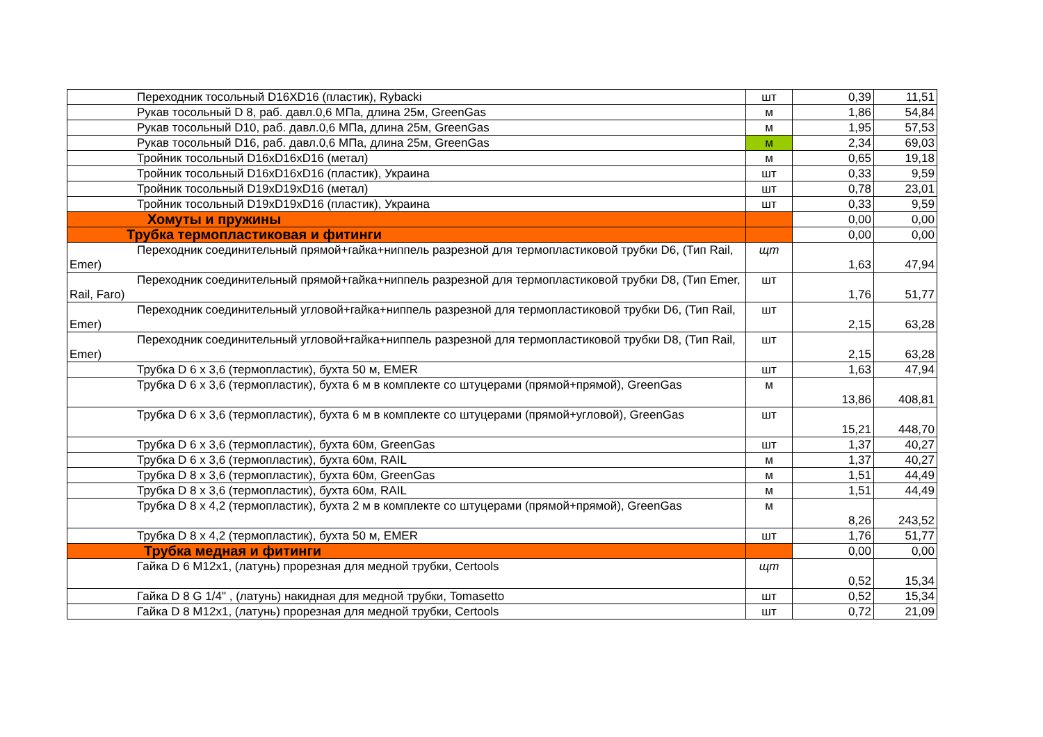| Переходник тосольный D16XD16 (пластик), Rybacki | шт | 0,39 | 11,51 |
| Рукав тосольный D 8, раб. давл.0,6 МПа, длина 25м, GreenGas | м | 1,86 | 54,84 |
| Рукав тосольный D10, раб. давл.0,6 МПа, длина 25м, GreenGas | м | 1,95 | 57,53 |
| Рукав тосольный D16, раб. давл.0,6 МПа, длина 25м, GreenGas | м | 2,34 | 69,03 |
| Тройник тосольный D16xD16xD16 (метал) | м | 0,65 | 19,18 |
| Тройник тосольный D16xD16xD16 (пластик), Украина | шт | 0,33 | 9,59 |
| Тройник тосольный D19xD19xD16 (метал) | шт | 0,78 | 23,01 |
| Тройник тосольный D19xD19xD16 (пластик), Украина | шт | 0,33 | 9,59 |
| Хомуты и пружины | | 0,00 | 0,00 |
| Трубка термопластиковая и фитинги | | 0,00 | 0,00 |
| Переходник соединительный прямой+гайка+ниппель разрезной для термопластиковой трубки D6, (Тип Rail, Emer) | щт | 1,63 | 47,94 |
| Переходник соединительный прямой+гайка+ниппель разрезной для термопластиковой трубки D8, (Тип Emer, Rail, Faro) | шт | 1,76 | 51,77 |
| Переходник соединительный угловой+гайка+ниппель разрезной для термопластиковой трубки D6, (Тип Rail, Emer) | шт | 2,15 | 63,28 |
| Переходник соединительный угловой+гайка+ниппель разрезной для термопластиковой трубки D8, (Тип Rail, Emer) | шт | 2,15 | 63,28 |
| Трубка D 6 x 3,6 (термопластик), бухта 50 м, EMER | шт | 1,63 | 47,94 |
| Трубка D 6 x 3,6 (термопластик), бухта 6 м в комплекте со штуцерами (прямой+прямой), GreenGas | м | 13,86 | 408,81 |
| Трубка D 6 x 3,6 (термопластик), бухта 6 м в комплекте со штуцерами (прямой+угловой), GreenGas | шт | 15,21 | 448,70 |
| Трубка D 6 x 3,6 (термопластик), бухта 60м, GreenGas | шт | 1,37 | 40,27 |
| Трубка D 6 x 3,6 (термопластик), бухта 60м, RAIL | м | 1,37 | 40,27 |
| Трубка D 8 x 3,6 (термопластик), бухта 60м, GreenGas | м | 1,51 | 44,49 |
| Трубка D 8 x 3,6 (термопластик), бухта 60м, RAIL | м | 1,51 | 44,49 |
| Трубка D 8 x 4,2 (термопластик), бухта 2 м в комплекте со штуцерами (прямой+прямой), GreenGas | м | 8,26 | 243,52 |
| Трубка D 8 x 4,2 (термопластик), бухта 50 м, EMER | шт | 1,76 | 51,77 |
| Трубка медная и фитинги | | 0,00 | 0,00 |
| Гайка D 6 M12x1, (латунь) прорезная для медной трубки, Certools | щт | 0,52 | 15,34 |
| Гайка D 8 G 1/4" , (латунь) накидная для медной трубки, Tomasetto | шт | 0,52 | 15,34 |
| Гайка D 8 M12x1, (латунь) прорезная для медной трубки, Certools | шт | 0,72 | 21,09 |